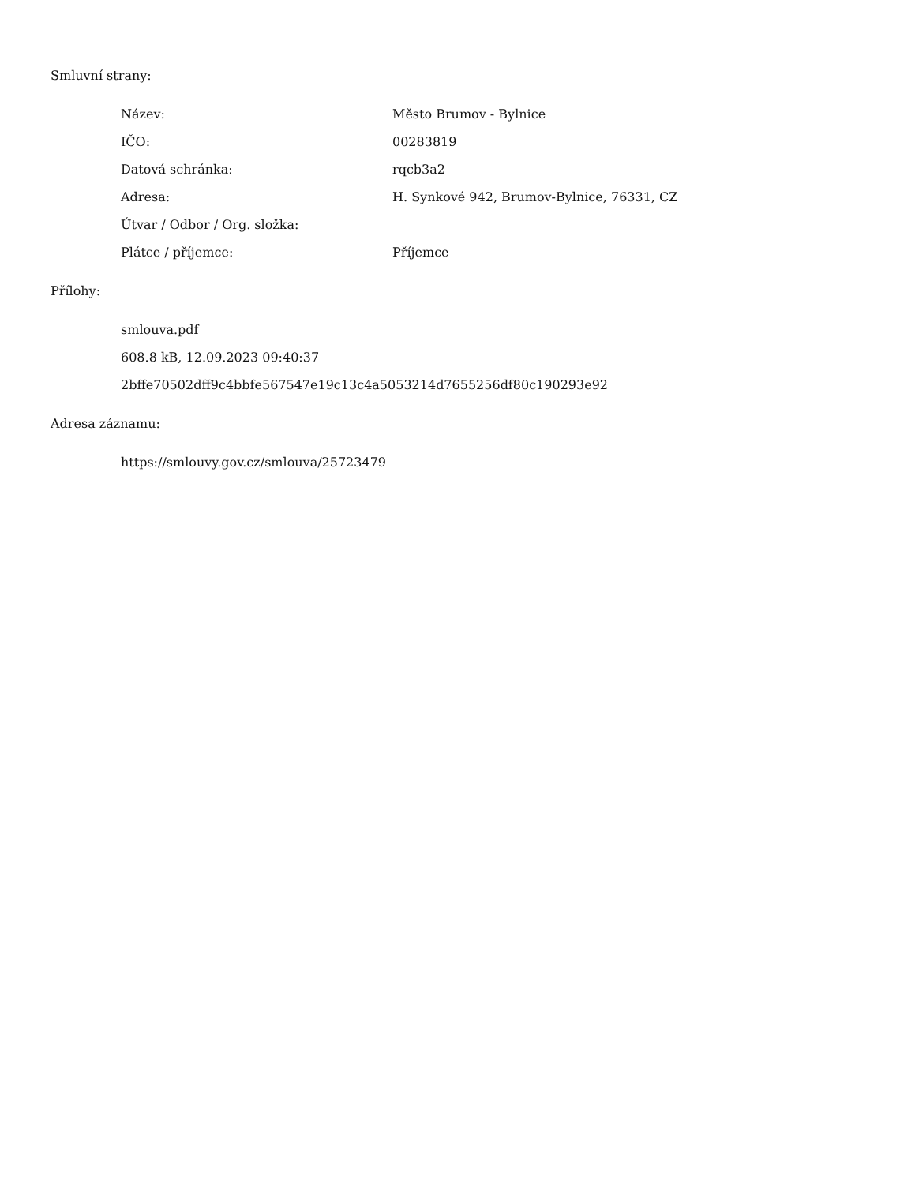Smluvní strany:
| Název: | Město Brumov - Bylnice |
| IČO: | 00283819 |
| Datová schránka: | rqcb3a2 |
| Adresa: | H. Synkové 942, Brumov-Bylnice, 76331, CZ |
| Útvar / Odbor / Org. složka: | |
| Plátce / příjemce: | Příjemce |
Přílohy:
smlouva.pdf
608.8 kB, 12.09.2023 09:40:37
2bffe70502dff9c4bbfe567547e19c13c4a5053214d7655256df80c190293e92
Adresa záznamu:
https://smlouvy.gov.cz/smlouva/25723479